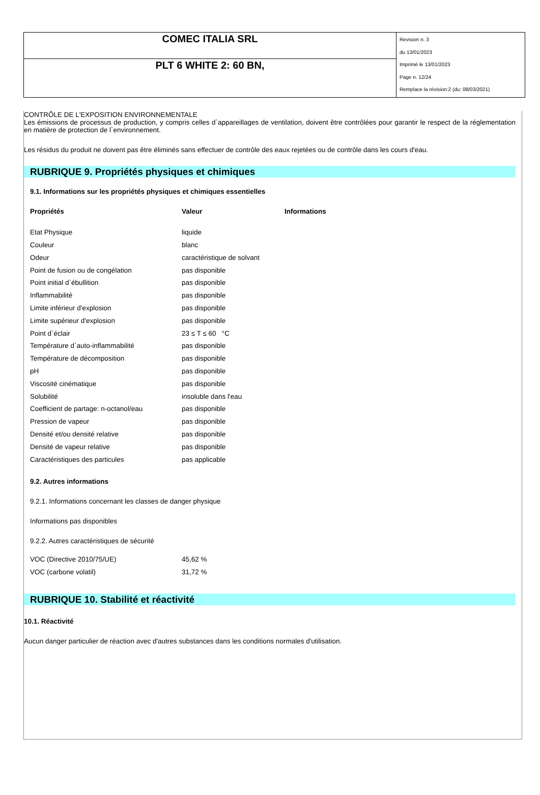| COMEC ITALIA SRL | Revision n. 3 du 13/01/2023 Imprimè le 13/01/2023 Page n. 12/24 Remplace la révision:2 (du: 08/03/2021) |
| PLT 6 WHITE 2: 60 BN, | |
CONTRÔLE DE L'EXPOSITION ENVIRONNEMENTALE
Les émissions de processus de production, y compris celles d`appareillages de ventilation, doivent être contrôlées pour garantir le respect de la réglementation en matière de protection de l`environnement.
Les résidus du produit ne doivent pas être éliminés sans effectuer de contrôle des eaux rejetées ou de contrôle dans les cours d'eau.
RUBRIQUE 9. Propriétés physiques et chimiques
9.1. Informations sur les propriétés physiques et chimiques essentielles
| Propriétés | Valeur | Informations |
| --- | --- | --- |
| Etat Physique | liquide | |
| Couleur | blanc | |
| Odeur | caractéristique de solvant | |
| Point de fusion ou de congélation | pas disponible | |
| Point initial d`ébullition | pas disponible | |
| Inflammabilité | pas disponible | |
| Limite inférieur d'explosion | pas disponible | |
| Limite supérieur d'explosion | pas disponible | |
| Point d`éclair | 23 ≤ T ≤ 60 °C | |
| Température d`auto-inflammabilité | pas disponible | |
| Température de décomposition | pas disponible | |
| pH | pas disponible | |
| Viscosité cinématique | pas disponible | |
| Solubilité | insoluble dans l'eau | |
| Coefficient de partage: n-octanol/eau | pas disponible | |
| Pression de vapeur | pas disponible | |
| Densité et/ou densité relative | pas disponible | |
| Densité de vapeur relative | pas disponible | |
| Caractéristiques des particules | pas applicable | |
9.2. Autres informations
9.2.1. Informations concernant les classes de danger physique
Informations pas disponibles
9.2.2. Autres caractéristiques de sécurité
| VOC (Directive 2010/75/UE) | 45,62 % |
| VOC (carbone volatil) | 31,72 % |
RUBRIQUE 10. Stabilité et réactivité
10.1. Réactivité
Aucun danger particulier de réaction avec d'autres substances dans les conditions normales d'utilisation.